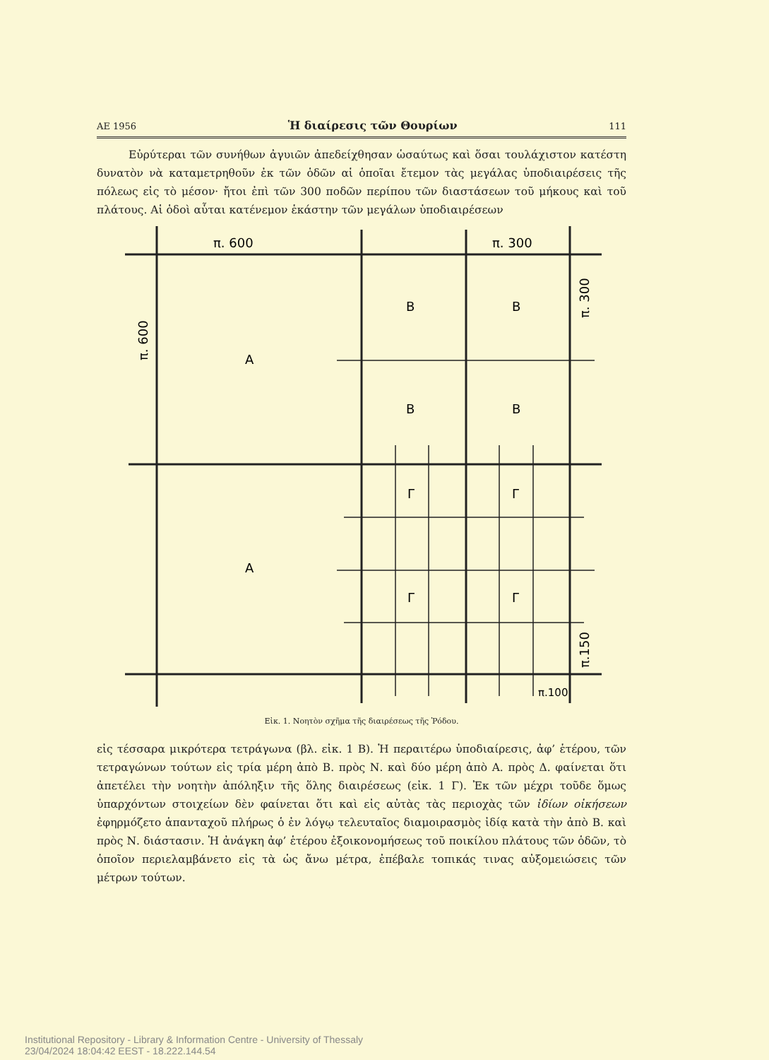ΑΕ 1956 Ἡ διαίρεσις τῶν Θουρίων 111
Εὐρύτεραι τῶν συνήθων ἀγυιῶν ἀπεδείχθησαν ὡσαύτως καὶ ὅσαι τουλάχιστον κατέστη δυνατὸν νὰ καταμετρηθοῦν ἐκ τῶν ὁδῶν αἱ ὁποῖαι ἔτεμον τὰς μεγάλας ὑποδιαιρέσεις τῆς πόλεως εἰς τὸ μέσον· ἤτοι ἐπὶ τῶν 300 ποδῶν περίπου τῶν διαστάσεων τοῦ μήκους καὶ τοῦ πλάτους. Αἱ ὁδοὶ αὗται κατένεμον ἑκάστην τῶν μεγάλων ὑποδιαιρέσεων
π. 600
π. 300
Α
Α
Β
Β
Β
Β
Γ
Γ
Γ
Γ
π.100
π. 600
π. 300
π.150
Εἰκ. 1. Νοητὸν σχῆμα τῆς διαιρέσεως τῆς Ῥόδου.
εἰς τέσσαρα μικρότερα τετράγωνα (βλ. εἰκ. 1 Β). Ἡ περαιτέρω ὑποδιαίρεσις, ἀφ’ ἑτέρου, τῶν τετραγώνων τούτων εἰς τρία μέρη ἀπὸ Β. πρὸς Ν. καὶ δύο μέρη ἀπὸ Α. πρὸς Δ. φαίνεται ὅτι ἀπετέλει τὴν νοητὴν ἀπόληξιν τῆς ὅλης διαιρέσεως (εἰκ. 1 Γ). Ἐκ τῶν μέχρι τοῦδε ὅμως ὑπαρχόντων στοιχείων δὲν φαίνεται ὅτι καὶ εἰς αὐτὰς τὰς περιοχὰς τῶν ἰδίων οἰκήσεων ἐφηρμόζετο ἁπανταχοῦ πλήρως ὁ ἐν λόγῳ τελευταῖος διαμοιρασμὸς ἰδίᾳ κατὰ τὴν ἀπὸ Β. καὶ πρὸς Ν. διάστασιν. Ἡ ἀνάγκη ἀφ’ ἑτέρου ἐξοικονομήσεως τοῦ ποικίλου πλάτους τῶν ὁδῶν, τὸ ὁποῖον περιελαμβάνετο εἰς τὰ ὡς ἄνω μέτρα, ἐπέβαλε τοπικάς τινας αὐξομειώσεις τῶν μέτρων τούτων.
Institutional Repository - Library & Information Centre - University of Thessaly
23/04/2024 18:04:42 EEST - 18.222.144.54